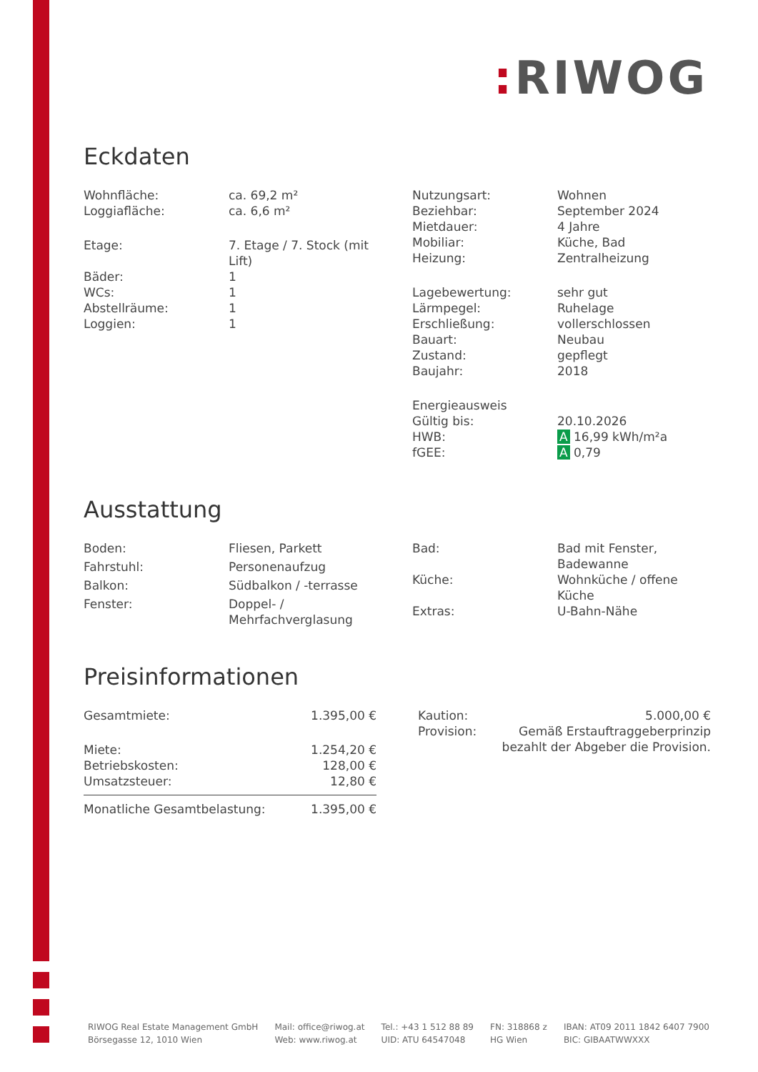: RIWOG
Eckdaten
| Wohnfläche: | ca. 69,2 m² |
| Loggiafläche: | ca. 6,6 m² |
| Etage: | 7. Etage / 7. Stock (mit Lift) |
| Bäder: | 1 |
| WCs: | 1 |
| Abstellräume: | 1 |
| Loggien: | 1 |
| Nutzungsart: | Wohnen |
| Beziehbar: | September 2024 |
| Mietdauer: | 4 Jahre |
| Mobiliar: | Küche, Bad |
| Heizung: | Zentralheizung |
| Lagebewertung: | sehr gut |
| Lärmpegel: | Ruhelage |
| Erschließung: | vollerschlossen |
| Bauart: | Neubau |
| Zustand: | gepflegt |
| Baujahr: | 2018 |
| Energieausweis | |
| Gültig bis: | 20.10.2026 |
| HWB: | A 16,99 kWh/m²a |
| fGEE: | A 0,79 |
Ausstattung
| Boden: | Fliesen, Parkett |
| Fahrstuhl: | Personenaufzug |
| Balkon: | Südbalkon / -terrasse |
| Fenster: | Doppel- / Mehrfachverglasung |
| Bad: | Bad mit Fenster, Badewanne |
| Küche: | Wohnküche / offene Küche |
| Extras: | U-Bahn-Nähe |
Preisinformationen
| Gesamtmiete: | 1.395,00 € |
| Miete: | 1.254,20 € |
| Betriebskosten: | 128,00 € |
| Umsatzsteuer: | 12,80 € |
| Monatliche Gesamtbelastung: | 1.395,00 € |
| Kaution: | 5.000,00 € |
| Provision: | Gemäß Erstauftraggeberprinzip bezahlt der Abgeber die Provision. |
RIWOG Real Estate Management GmbH
Börsegasse 12, 1010 Wien
Mail: office@riwog.at
Web: www.riwog.at
Tel.: +43 1 512 88 89
UID: ATU 64547048
FN: 318868 z
HG Wien
IBAN: AT09 2011 1842 6407 7900
BIC: GIBAATWWXXX